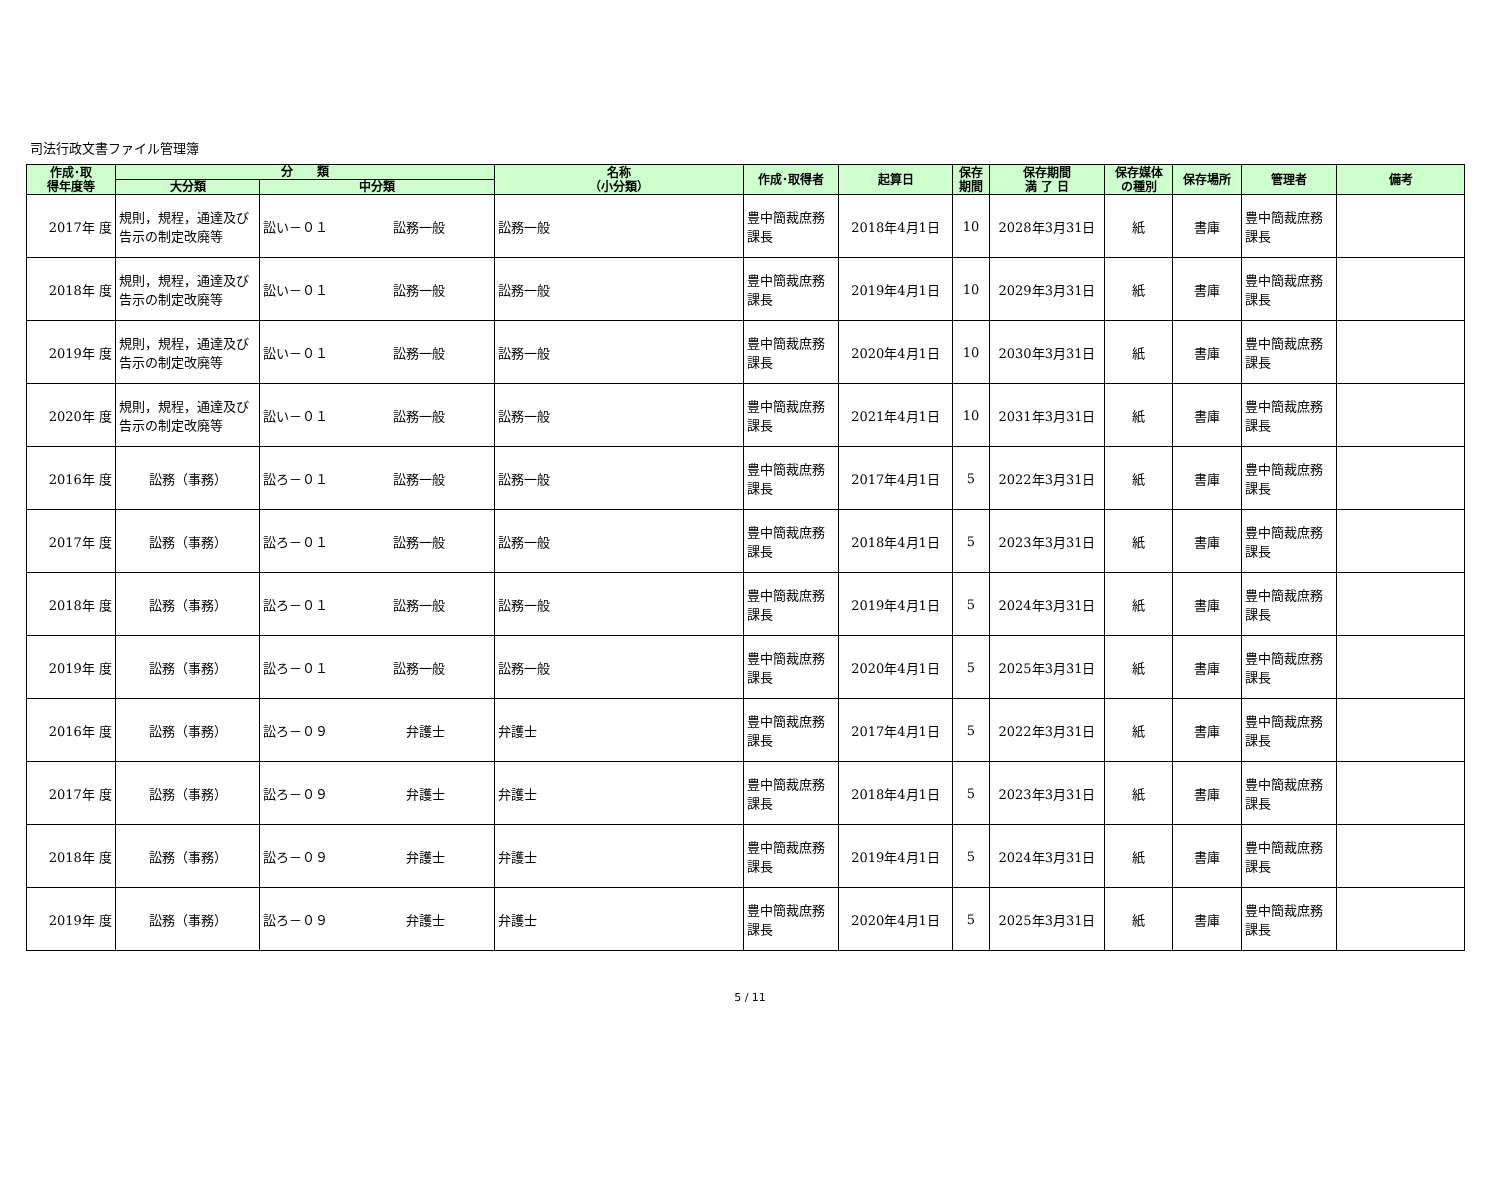司法行政文書ファイル管理簿
| 作成･取 得年度等 | 分 類 | | 名称 （小分類） | 作成･取得者 | 起算日 | 保存 期間 | 保存期間 満 了 日 | 保存媒体 の種別 | 保存場所 | 管理者 | 備考 |
| --- | --- | --- | --- | --- | --- | --- | --- | --- | --- | --- | --- |
| | 大分類 | 中分類 | | | | | | | | | |
| 2017年 度 | 規則，規程，通達及び告示の制定改廃等 | 訟い－０１ 訟務一般 | 訟務一般 | 豊中簡裁庶務課長 | 2018年4月1日 | 10 | 2028年3月31日 | 紙 | 書庫 | 豊中簡裁庶務課長 | |
| 2018年 度 | 規則，規程，通達及び告示の制定改廃等 | 訟い－０１ 訟務一般 | 訟務一般 | 豊中簡裁庶務課長 | 2019年4月1日 | 10 | 2029年3月31日 | 紙 | 書庫 | 豊中簡裁庶務課長 | |
| 2019年 度 | 規則，規程，通達及び告示の制定改廃等 | 訟い－０１ 訟務一般 | 訟務一般 | 豊中簡裁庶務課長 | 2020年4月1日 | 10 | 2030年3月31日 | 紙 | 書庫 | 豊中簡裁庶務課長 | |
| 2020年 度 | 規則，規程，通達及び告示の制定改廃等 | 訟い－０１ 訟務一般 | 訟務一般 | 豊中簡裁庶務課長 | 2021年4月1日 | 10 | 2031年3月31日 | 紙 | 書庫 | 豊中簡裁庶務課長 | |
| 2016年 度 | 訟務（事務） | 訟ろ－０１ 訟務一般 | 訟務一般 | 豊中簡裁庶務課長 | 2017年4月1日 | 5 | 2022年3月31日 | 紙 | 書庫 | 豊中簡裁庶務課長 | |
| 2017年 度 | 訟務（事務） | 訟ろ－０１ 訟務一般 | 訟務一般 | 豊中簡裁庶務課長 | 2018年4月1日 | 5 | 2023年3月31日 | 紙 | 書庫 | 豊中簡裁庶務課長 | |
| 2018年 度 | 訟務（事務） | 訟ろ－０１ 訟務一般 | 訟務一般 | 豊中簡裁庶務課長 | 2019年4月1日 | 5 | 2024年3月31日 | 紙 | 書庫 | 豊中簡裁庶務課長 | |
| 2019年 度 | 訟務（事務） | 訟ろ－０１ 訟務一般 | 訟務一般 | 豊中簡裁庶務課長 | 2020年4月1日 | 5 | 2025年3月31日 | 紙 | 書庫 | 豊中簡裁庶務課長 | |
| 2016年 度 | 訟務（事務） | 訟ろ－０９ 弁護士 | 弁護士 | 豊中簡裁庶務課長 | 2017年4月1日 | 5 | 2022年3月31日 | 紙 | 書庫 | 豊中簡裁庶務課長 | |
| 2017年 度 | 訟務（事務） | 訟ろ－０９ 弁護士 | 弁護士 | 豊中簡裁庶務課長 | 2018年4月1日 | 5 | 2023年3月31日 | 紙 | 書庫 | 豊中簡裁庶務課長 | |
| 2018年 度 | 訟務（事務） | 訟ろ－０９ 弁護士 | 弁護士 | 豊中簡裁庶務課長 | 2019年4月1日 | 5 | 2024年3月31日 | 紙 | 書庫 | 豊中簡裁庶務課長 | |
| 2019年 度 | 訟務（事務） | 訟ろ－０９ 弁護士 | 弁護士 | 豊中簡裁庶務課長 | 2020年4月1日 | 5 | 2025年3月31日 | 紙 | 書庫 | 豊中簡裁庶務課長 | |
5 / 11